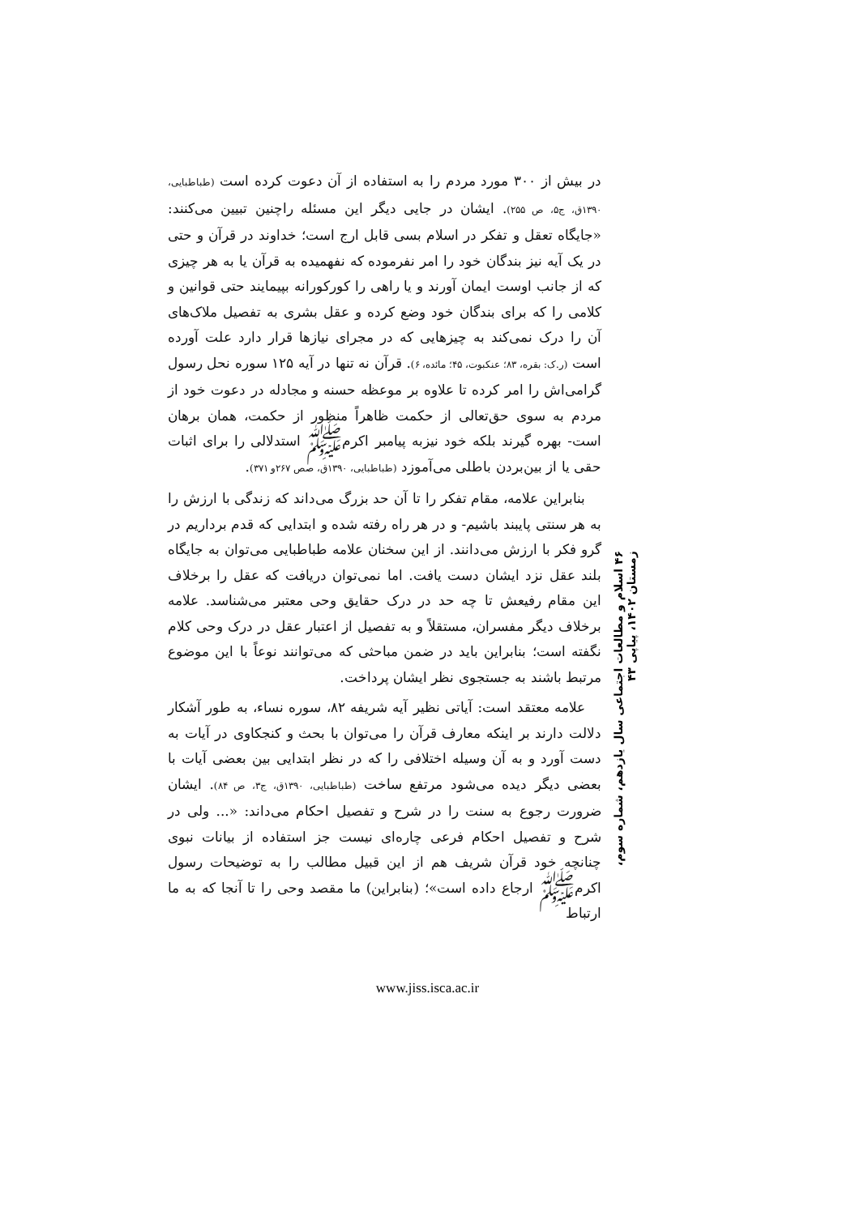در بیش از ۳۰۰ مورد مردم را به استفاده از آن دعوت کرده است (طباطبایی، ۱۳۹۰ق، ج۵، ص ۲۵۵). ایشان در جایی دیگر این مسئله راچنین تبیین می‌کنند: «جایگاه تعقل و تفکر در اسلام بسی قابل ارج است؛ خداوند در قرآن و حتی در یک آیه نیز بندگان خود را امر نفرموده که نفهمیده به قرآن یا به هر چیزی که از جانب اوست ایمان آورند و یا راهی را کورکورانه بپیمایند حتی قوانین و کلامی را که برای بندگان خود وضع کرده و عقل بشری به تفصیل ملاک‌های آن را درک نمی‌کند به چیزهایی که در مجرای نیازها قرار دارد علت آورده است (ر.ک: بقره، ۸۳؛ عنکبوت، ۴۵؛ مائده، ۶). قرآن نه تنها در آیه ۱۲۵ سوره نحل رسول گرامی‌اش را امر کرده تا علاوه بر موعظه حسنه و مجادله در دعوت خود از مردم به سوی حق‌تعالی از حکمت ظاهراً منظور از حکمت، همان برهان است- بهره گیرند بلکه خود نیزبه پیامبر اکرمﷺ استدلالی را برای اثبات حقی یا از بین‌بردن باطلی می‌آموزد (طباطبایی، ۱۳۹۰ق، صص ۲۶۷و ۳۷۱).
بنابراین علامه، مقام تفکر را تا آن حد بزرگ می‌داند که زندگی با ارزش را به هر سنتی پایبند باشیم- و در هر راه رفته شده و ابتدایی که قدم برداریم در گرو فکر با ارزش می‌دانند. از این سخنان علامه طباطبایی می‌توان به جایگاه بلند عقل نزد ایشان دست یافت. اما نمی‌توان دریافت که عقل را برخلاف این مقام رفیعش تا چه حد در درک حقایق وحی معتبر می‌شناسد. علامه برخلاف دیگر مفسران، مستقلاً و به تفصیل از اعتبار عقل در درک وحی کلام نگفته است؛ بنابراین باید در ضمن مباحثی که می‌توانند نوعاً با این موضوع مرتبط باشند به جستجوی نظر ایشان پرداخت.
علامه معتقد است: آیاتی نظیر آیه شریفه ۸۲، سوره نساء، به طور آشکار دلالت دارند بر اینکه معارف قرآن را می‌توان با بحث و کنجکاوی در آیات به دست آورد و به آن وسیله اختلافی را که در نظر ابتدایی بین بعضی آیات با بعضی دیگر دیده می‌شود مرتفع ساخت (طباطبایی، ۱۳۹۰ق، ج۳، ص ۸۴). ایشان ضرورت رجوع به سنت را در شرح و تفصیل احکام می‌داند: «... ولی در شرح و تفصیل احکام فرعی چاره‌ای نیست جز استفاده از بیانات نبوی چنانچه خود قرآن شریف هم از این قبیل مطالب را به توضیحات رسول اکرمﷺ ارجاع داده است»؛ (بنابراین) ما مقصد وحی را تا آنجا که به ما ارتباط
۴۶ اسلام و مطالعات اجتماعی سال یازدهم، شماره سوم، زمستان ۱۴۰۲، پیاپی ۴۳
www.jiss.isca.ac.ir